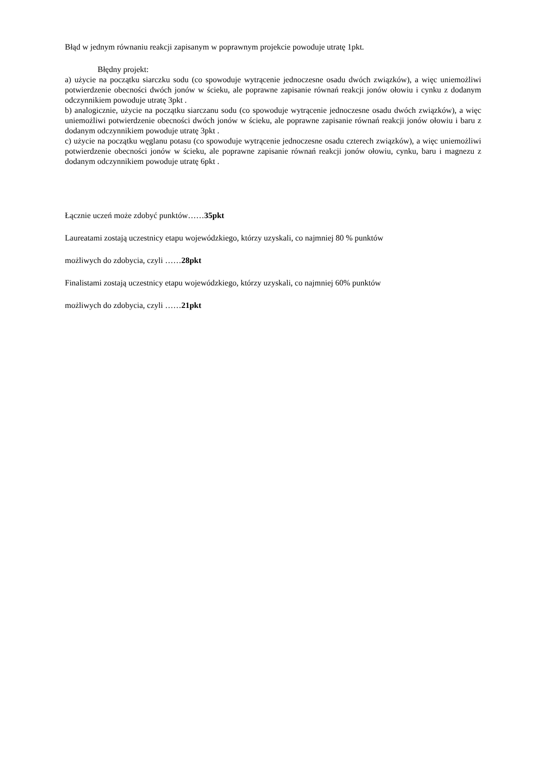Błąd w jednym równaniu reakcji zapisanym w poprawnym projekcie powoduje utratę 1pkt.
Błędny projekt:
a) użycie na początku siarczku sodu (co spowoduje wytrącenie jednoczesne osadu dwóch związków), a więc uniemożliwi potwierdzenie obecności dwóch jonów w ścieku, ale poprawne zapisanie równań reakcji jonów ołowiu i cynku z dodanym odczynnikiem powoduje utratę 3pkt .
b) analogicznie, użycie na początku siarczanu sodu (co spowoduje wytrącenie jednoczesne osadu dwóch związków), a więc uniemożliwi potwierdzenie obecności dwóch jonów w ścieku, ale poprawne zapisanie równań reakcji jonów ołowiu i baru z dodanym odczynnikiem powoduje utratę 3pkt .
c) użycie na początku węglanu potasu (co spowoduje wytrącenie jednoczesne osadu czterech związków), a więc uniemożliwi potwierdzenie obecności jonów w ścieku, ale poprawne zapisanie równań reakcji jonów ołowiu, cynku, baru i magnezu z dodanym odczynnikiem powoduje utratę 6pkt .
Łącznie uczeń może zdobyć punktów……35pkt
Laureatami zostają uczestnicy etapu wojewódzkiego, którzy uzyskali, co najmniej 80 % punktów
możliwych do zdobycia, czyli ……28pkt
Finalistami zostają uczestnicy etapu wojewódzkiego, którzy uzyskali, co najmniej 60% punktów
możliwych do zdobycia, czyli ……21pkt